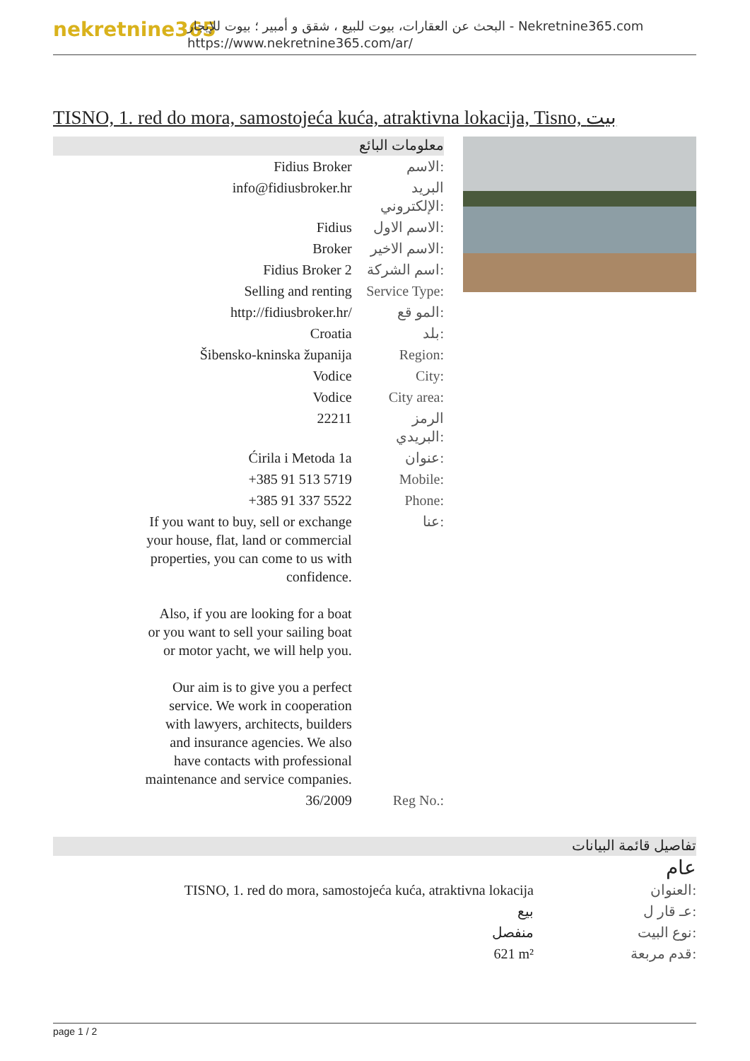nekretnine365
البحث عن العقارات، بيوت للبيع ، شقق و أمبير ؛ بيوت للإيجار - Nekretnine365.com
https://www.nekretnine365.com/ar/
TISNO, 1. red do mora, samostojeća kuća, atraktivna lokacija, Tisno, بيت
معلومات البائع
| Fidius Broker | الاسم: |
| info@fidiusbroker.hr | البريد الإلكتروني: |
| Fidius | الاسم الاول: |
| Broker | الاسم الاخير: |
| Fidius Broker 2 | اسم الشركة: |
| Selling and renting | Service Type: |
| http://fidiusbroker.hr/ | المو قع: |
| Croatia | بلد: |
| Šibensko-kninska županija | Region: |
| Vodice | City: |
| Vodice | City area: |
| 22211 | الرمز البريدي: |
| Ćirila i Metoda 1a | عنوان: |
| +385 91 513 5719 | Mobile: |
| +385 91 337 5522 | Phone: |
| If you want to buy, sell or exchange your house, flat, land or commercial properties, you can come to us with confidence. Also, if you are looking for a boat or you want to sell your sailing boat or motor yacht, we will help you. Our aim is to give you a perfect service. We work in cooperation with lawyers, architects, builders and insurance agencies. We also have contacts with professional maintenance and service companies. | عنا: |
| 36/2009 | Reg No.: |
تفاصيل قائمة البيانات
عام
| TISNO, 1. red do mora, samostojeća kuća, atraktivna lokacija | العنوان: |
| بيع | عـ قار ل: |
| منفصل | نوع البيت: |
| 621 m² | قدم مربعة: |
page 1 / 2